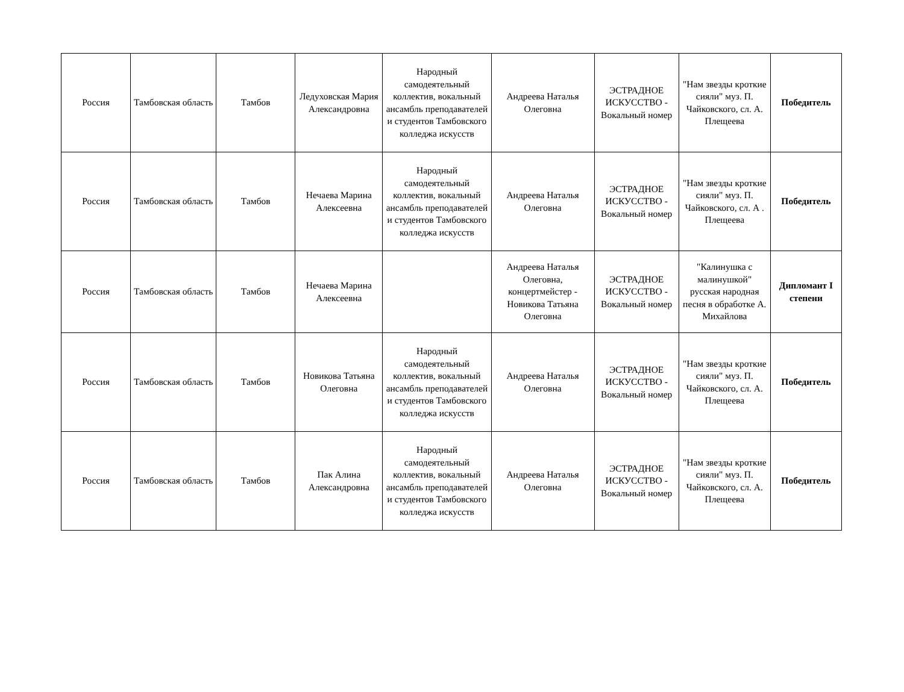| Россия | Тамбовская область | Тамбов | Ледуховская Мария Александровна | Народный самодеятельный коллектив, вокальный ансамбль преподавателей и студентов Тамбовского колледжа искусств | Андреева Наталья Олеговна | ЭСТРАДНОЕ ИСКУССТВО - Вокальный номер | "Нам звезды кроткие сияли" муз. П. Чайковского, сл. А. Плещеева | Победитель |
| Россия | Тамбовская область | Тамбов | Нечаева Марина Алексеевна | Народный самодеятельный коллектив, вокальный ансамбль преподавателей и студентов Тамбовского колледжа искусств | Андреева Наталья Олеговна | ЭСТРАДНОЕ ИСКУССТВО - Вокальный номер | "Нам звезды кроткие сияли" муз. П. Чайковского, сл. А . Плещеева | Победитель |
| Россия | Тамбовская область | Тамбов | Нечаева Марина Алексеевна | | Андреева Наталья Олеговна, концертмейстер - Новикова Татьяна Олеговна | ЭСТРАДНОЕ ИСКУССТВО - Вокальный номер | "Калинушка с малинушкой" русская народная песня в обработке А. Михайлова | Дипломант I степени |
| Россия | Тамбовская область | Тамбов | Новикова Татьяна Олеговна | Народный самодеятельный коллектив, вокальный ансамбль преподавателей и студентов Тамбовского колледжа искусств | Андреева Наталья Олеговна | ЭСТРАДНОЕ ИСКУССТВО - Вокальный номер | "Нам звезды кроткие сияли" муз. П. Чайковского, сл. А. Плещеева | Победитель |
| Россия | Тамбовская область | Тамбов | Пак Алина Александровна | Народный самодеятельный коллектив, вокальный ансамбль преподавателей и студентов Тамбовского колледжа искусств | Андреева Наталья Олеговна | ЭСТРАДНОЕ ИСКУССТВО - Вокальный номер | "Нам звезды кроткие сияли" муз. П. Чайковского, сл. А. Плещеева | Победитель |